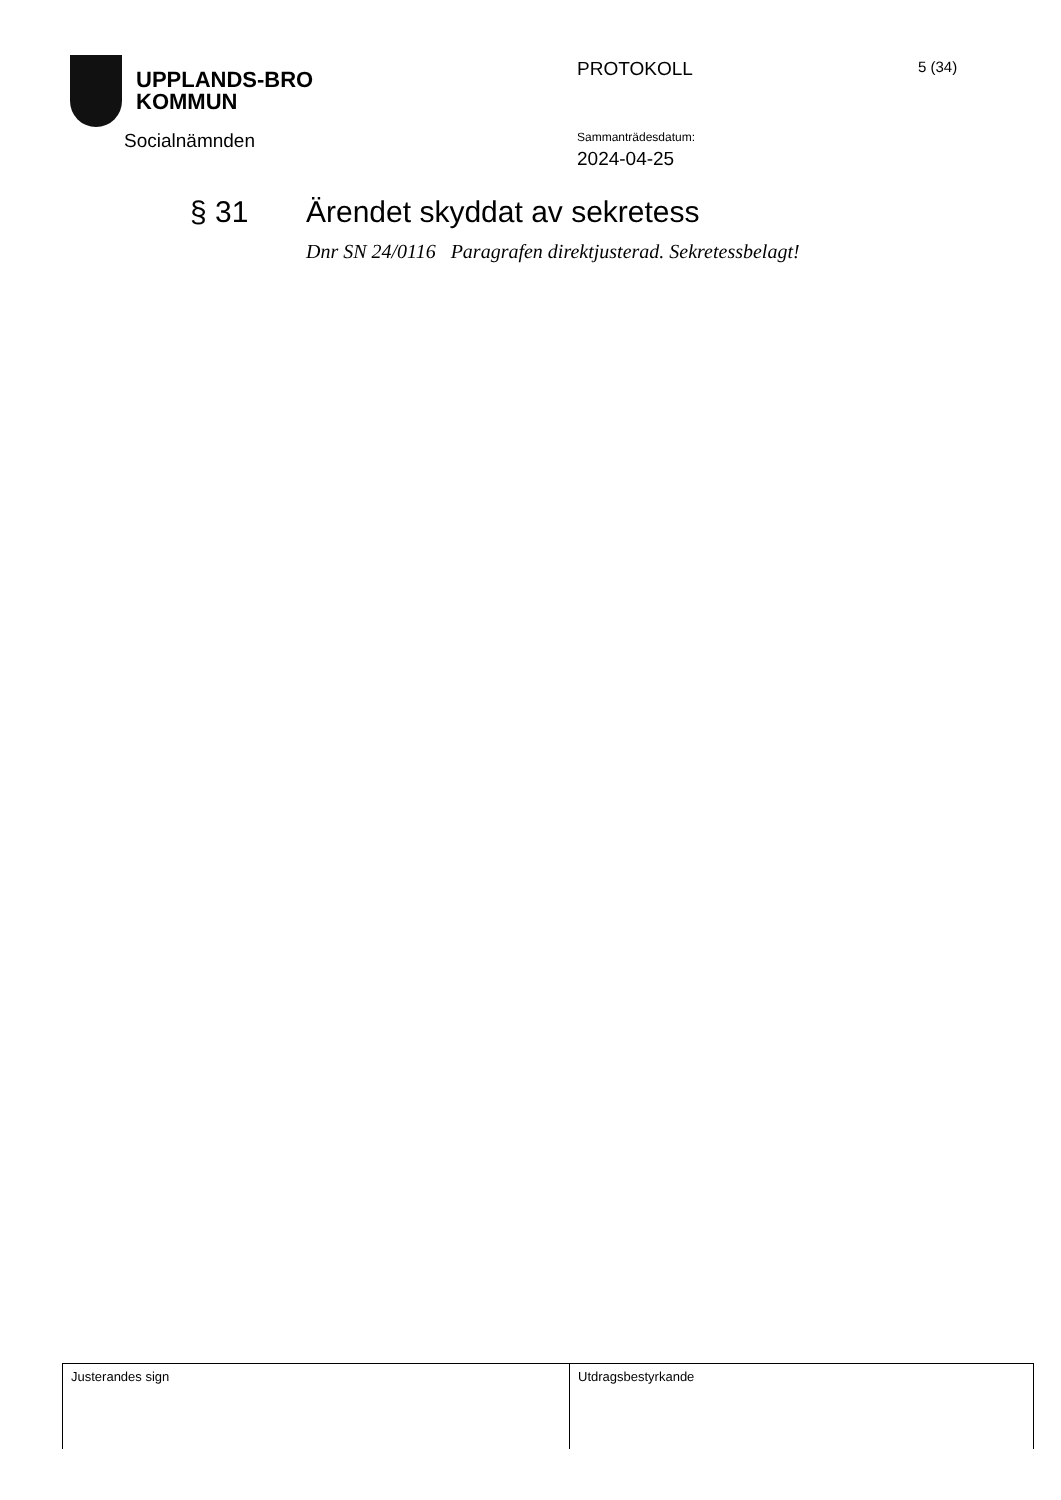UPPLANDS-BRO
KOMMUN
PROTOKOLL 5 (34)
Socialnämnden Sammanträdesdatum:
2024-04-25
§ 31 Ärendet skyddat av sekretess
Dnr SN 24/0116 Paragrafen direktjusterad. Sekretessbelagt!
| Justerandes sign | Utdragsbestyrkande |